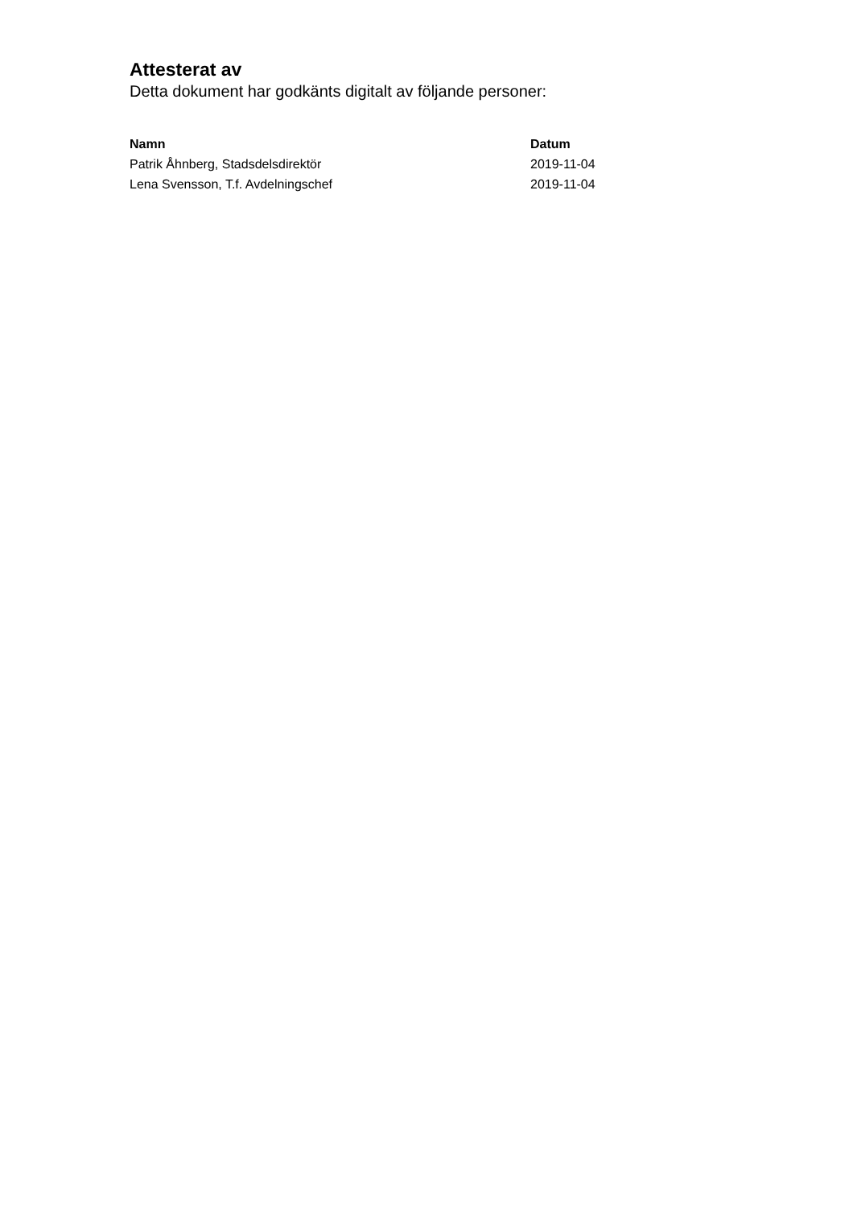Attesterat av
Detta dokument har godkänts digitalt av följande personer:
| Namn | Datum |
| --- | --- |
| Patrik Åhnberg, Stadsdelsdirektör | 2019-11-04 |
| Lena Svensson, T.f. Avdelningschef | 2019-11-04 |